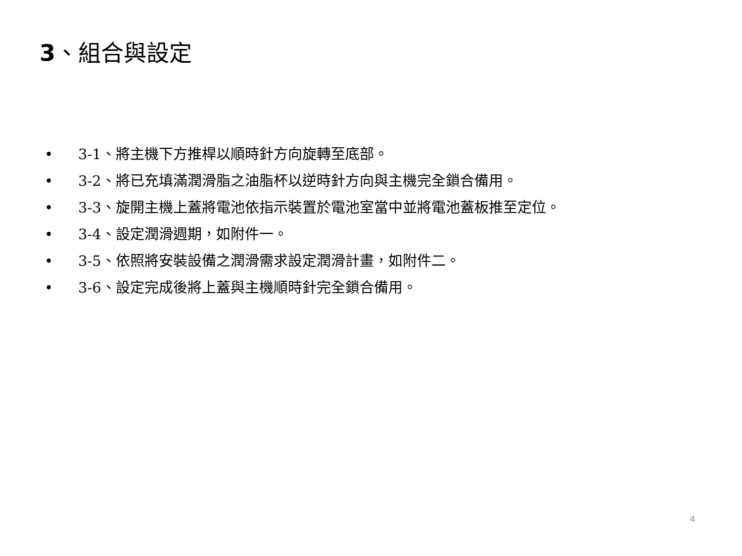3、組合與設定
• 3-1、將主機下方推桿以順時針方向旋轉至底部。
• 3-2、將已充填滿潤滑脂之油脂杯以逆時針方向與主機完全鎖合備用。
• 3-3、旋開主機上蓋將電池依指示裝置於電池室當中並將電池蓋板推至定位。
• 3-4、設定潤滑週期，如附件一。
• 3-5、依照將安裝設備之潤滑需求設定潤滑計畫，如附件二。
• 3-6、設定完成後將上蓋與主機順時針完全鎖合備用。
4